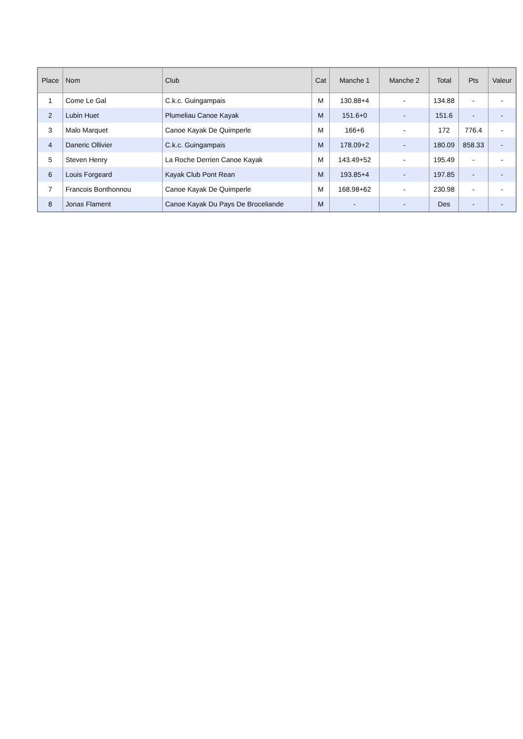| Place | Nom | Club | Cat | Manche 1 | Manche 2 | Total | Pts | Valeur |
| --- | --- | --- | --- | --- | --- | --- | --- | --- |
| 1 | Come Le Gal | C.k.c. Guingampais | M | 130.88+4 | - | 134.88 | - | - |
| 2 | Lubin Huet | Plumeliau Canoe Kayak | M | 151.6+0 | - | 151.6 | - | - |
| 3 | Malo Marquet | Canoe Kayak De Quimperle | M | 166+6 | - | 172 | 776.4 | - |
| 4 | Daneric Ollivier | C.k.c. Guingampais | M | 178.09+2 | - | 180.09 | 858.33 | - |
| 5 | Steven Henry | La Roche Derrien Canoe Kayak | M | 143.49+52 | - | 195.49 | - | - |
| 6 | Louis Forgeard | Kayak Club Pont Rean | M | 193.85+4 | - | 197.85 | - | - |
| 7 | Francois Bonthonnou | Canoe Kayak De Quimperle | M | 168.98+62 | - | 230.98 | - | - |
| 8 | Jonas Flament | Canoe Kayak Du Pays De Broceliande | M | - | - | Des | - | - |